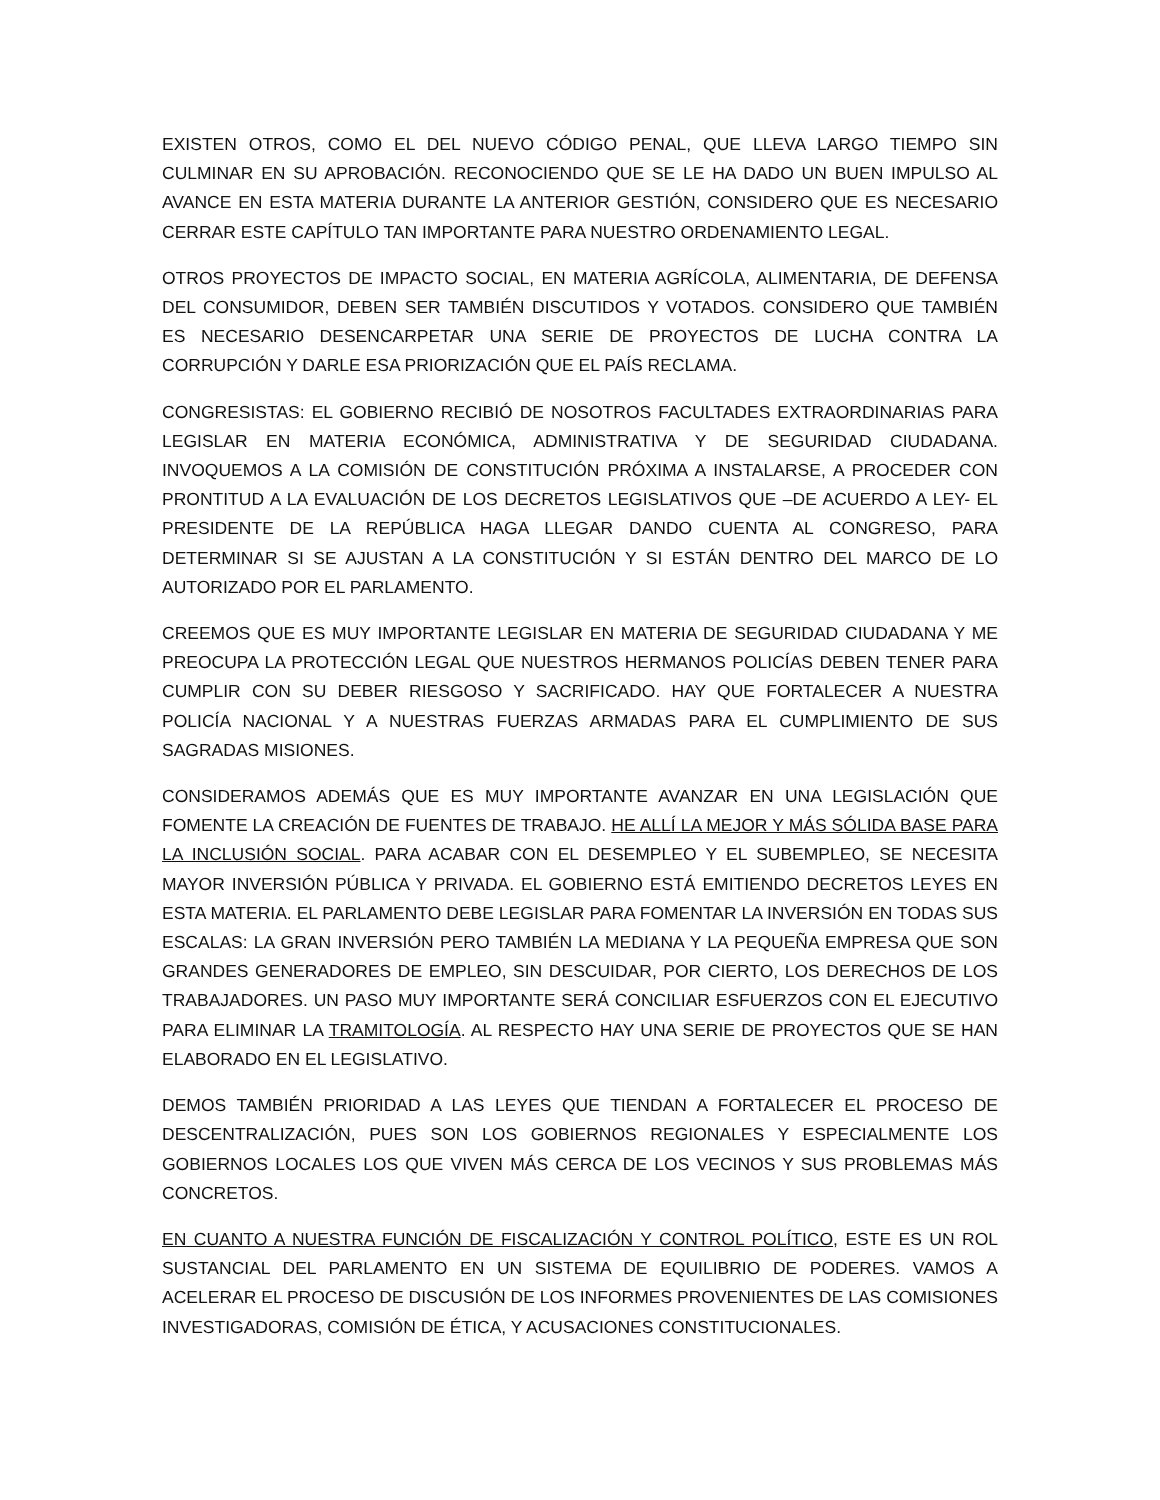EXISTEN OTROS, COMO EL DEL NUEVO CÓDIGO PENAL, QUE LLEVA LARGO TIEMPO SIN CULMINAR EN SU APROBACIÓN. RECONOCIENDO QUE SE LE HA DADO UN BUEN IMPULSO AL AVANCE EN ESTA MATERIA DURANTE LA ANTERIOR GESTIÓN, CONSIDERO QUE ES NECESARIO CERRAR ESTE CAPÍTULO TAN IMPORTANTE PARA NUESTRO ORDENAMIENTO LEGAL.
OTROS PROYECTOS DE IMPACTO SOCIAL, EN MATERIA AGRÍCOLA, ALIMENTARIA, DE DEFENSA DEL CONSUMIDOR, DEBEN SER TAMBIÉN DISCUTIDOS Y VOTADOS. CONSIDERO QUE TAMBIÉN ES NECESARIO DESENCARPETAR UNA SERIE DE PROYECTOS DE LUCHA CONTRA LA CORRUPCIÓN Y DARLE ESA PRIORIZACIÓN QUE EL PAÍS RECLAMA.
CONGRESISTAS: EL GOBIERNO RECIBIÓ DE NOSOTROS FACULTADES EXTRAORDINARIAS PARA LEGISLAR EN MATERIA ECONÓMICA, ADMINISTRATIVA Y DE SEGURIDAD CIUDADANA. INVOQUEMOS A LA COMISIÓN DE CONSTITUCIÓN PRÓXIMA A INSTALARSE, A PROCEDER CON PRONTITUD A LA EVALUACIÓN DE LOS DECRETOS LEGISLATIVOS QUE –DE ACUERDO A LEY- EL PRESIDENTE DE LA REPÚBLICA HAGA LLEGAR DANDO CUENTA AL CONGRESO, PARA DETERMINAR SI SE AJUSTAN A LA CONSTITUCIÓN Y SI ESTÁN DENTRO DEL MARCO DE LO AUTORIZADO POR EL PARLAMENTO.
CREEMOS QUE ES MUY IMPORTANTE LEGISLAR EN MATERIA DE SEGURIDAD CIUDADANA Y ME PREOCUPA LA PROTECCIÓN LEGAL QUE NUESTROS HERMANOS POLICÍAS DEBEN TENER PARA CUMPLIR CON SU DEBER RIESGOSO Y SACRIFICADO. HAY QUE FORTALECER A NUESTRA POLICÍA NACIONAL Y A NUESTRAS FUERZAS ARMADAS PARA EL CUMPLIMIENTO DE SUS SAGRADAS MISIONES.
CONSIDERAMOS ADEMÁS QUE ES MUY IMPORTANTE AVANZAR EN UNA LEGISLACIÓN QUE FOMENTE LA CREACIÓN DE FUENTES DE TRABAJO. HE ALLÍ LA MEJOR Y MÁS SÓLIDA BASE PARA LA INCLUSIÓN SOCIAL. PARA ACABAR CON EL DESEMPLEO Y EL SUBEMPLEO, SE NECESITA MAYOR INVERSIÓN PÚBLICA Y PRIVADA. EL GOBIERNO ESTÁ EMITIENDO DECRETOS LEYES EN ESTA MATERIA. EL PARLAMENTO DEBE LEGISLAR PARA FOMENTAR LA INVERSIÓN EN TODAS SUS ESCALAS: LA GRAN INVERSIÓN PERO TAMBIÉN LA MEDIANA Y LA PEQUEÑA EMPRESA QUE SON GRANDES GENERADORES DE EMPLEO, SIN DESCUIDAR, POR CIERTO, LOS DERECHOS DE LOS TRABAJADORES. UN PASO MUY IMPORTANTE SERÁ CONCILIAR ESFUERZOS CON EL EJECUTIVO PARA ELIMINAR LA TRAMITOLOGÍA. AL RESPECTO HAY UNA SERIE DE PROYECTOS QUE SE HAN ELABORADO EN EL LEGISLATIVO.
DEMOS TAMBIÉN PRIORIDAD A LAS LEYES QUE TIENDAN A FORTALECER EL PROCESO DE DESCENTRALIZACIÓN, PUES SON LOS GOBIERNOS REGIONALES Y ESPECIALMENTE LOS GOBIERNOS LOCALES LOS QUE VIVEN MÁS CERCA DE LOS VECINOS Y SUS PROBLEMAS MÁS CONCRETOS.
EN CUANTO A NUESTRA FUNCIÓN DE FISCALIZACIÓN Y CONTROL POLÍTICO, ESTE ES UN ROL SUSTANCIAL DEL PARLAMENTO EN UN SISTEMA DE EQUILIBRIO DE PODERES. VAMOS A ACELERAR EL PROCESO DE DISCUSIÓN DE LOS INFORMES PROVENIENTES DE LAS COMISIONES INVESTIGADORAS, COMISIÓN DE ÉTICA, Y ACUSACIONES CONSTITUCIONALES.